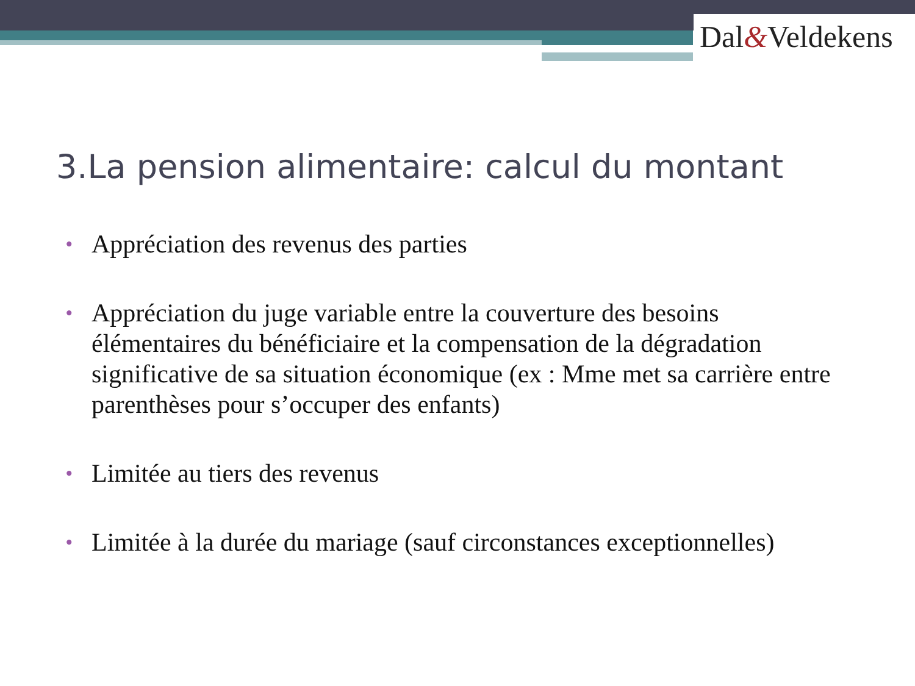Dal&Veldekens
3.La pension alimentaire: calcul du montant
• Appréciation des revenus des parties
• Appréciation du juge variable entre la couverture des besoins élémentaires du bénéficiaire et la compensation de la dégradation significative de sa situation économique (ex : Mme met sa carrière entre parenthèses pour s’occuper des enfants)
• Limitée au tiers des revenus
• Limitée à la durée du mariage (sauf circonstances exceptionnelles)